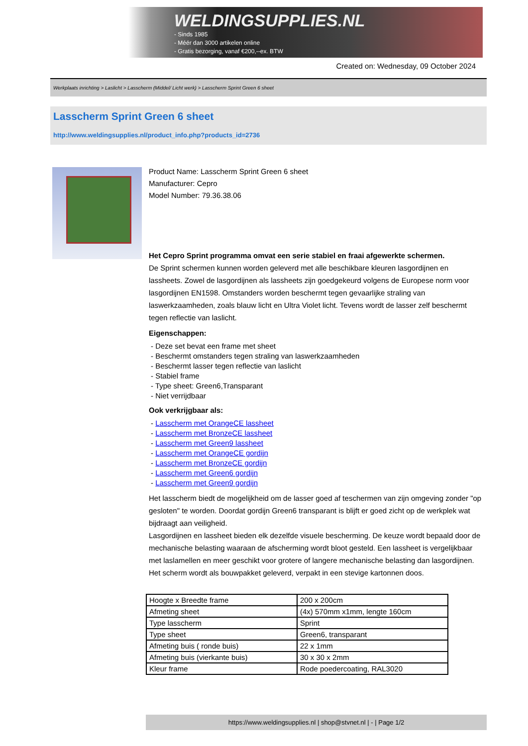WELDINGSUPPLIES.NL
- Sinds 1985
- Méér dan 3000 artikelen online
- Gratis bezorging, vanaf €200,--ex. BTW
Created on: Wednesday, 09 October 2024
Werkplaats inrichting > Laslicht > Lasscherm (Middel/ Licht werk) > Lasscherm Sprint Green 6 sheet
Lasscherm Sprint Green 6 sheet
http://www.weldingsupplies.nl/product_info.php?products_id=2736
Product Name: Lasscherm Sprint Green 6 sheet
Manufacturer: Cepro
Model Number: 79.36.38.06
Het Cepro Sprint programma omvat een serie stabiel en fraai afgewerkte schermen.
De Sprint schermen kunnen worden geleverd met alle beschikbare kleuren lasgordijnen en lassheets. Zowel de lasgordijnen als lassheets zijn goedgekeurd volgens de Europese norm voor lasgordijnen EN1598. Omstanders worden beschermt tegen gevaarlijke straling van laswerkzaamheden, zoals blauw licht en Ultra Violet licht. Tevens wordt de lasser zelf beschermt tegen reflectie van laslicht.
Eigenschappen:
- Deze set bevat een frame met sheet
- Beschermt omstanders tegen straling van laswerkzaamheden
- Beschermt lasser tegen reflectie van laslicht
- Stabiel frame
- Type sheet: Green6,Transparant
- Niet verrijdbaar
Ook verkrijgbaar als:
- Lasscherm met OrangeCE lassheet
- Lasscherm met BronzeCE lassheet
- Lasscherm met Green9 lassheet
- Lasscherm met OrangeCE gordijn
- Lasscherm met BronzeCE gordijn
- Lasscherm met Green6 gordijn
- Lasscherm met Green9 gordijn
Het lasscherm biedt de mogelijkheid om de lasser goed af teschermen van zijn omgeving zonder "op gesloten" te worden. Doordat gordijn Green6 transparant is blijft er goed zicht op de werkplek wat bijdraagt aan veiligheid.
Lasgordijnen en lassheet bieden elk dezelfde visuele bescherming. De keuze wordt bepaald door de mechanische belasting waaraan de afscherming wordt bloot gesteld. Een lassheet is vergelijkbaar met laslamellen en meer geschikt voor grotere of langere mechanische belasting dan lasgordijnen.
Het scherm wordt als bouwpakket geleverd, verpakt in een stevige kartonnen doos.
| Hoogte x Breedte frame | 200 x 200cm |
| Afmeting sheet | (4x) 570mm x1mm, lengte 160cm |
| Type lasscherm | Sprint |
| Type sheet | Green6, transparant |
| Afmeting buis ( ronde buis) | 22 x 1mm |
| Afmeting buis (vierkante buis) | 30 x 30 x 2mm |
| Kleur frame | Rode poedercoating, RAL3020 |
https://www.weldingsupplies.nl | shop@stvnet.nl | - | Page 1/2